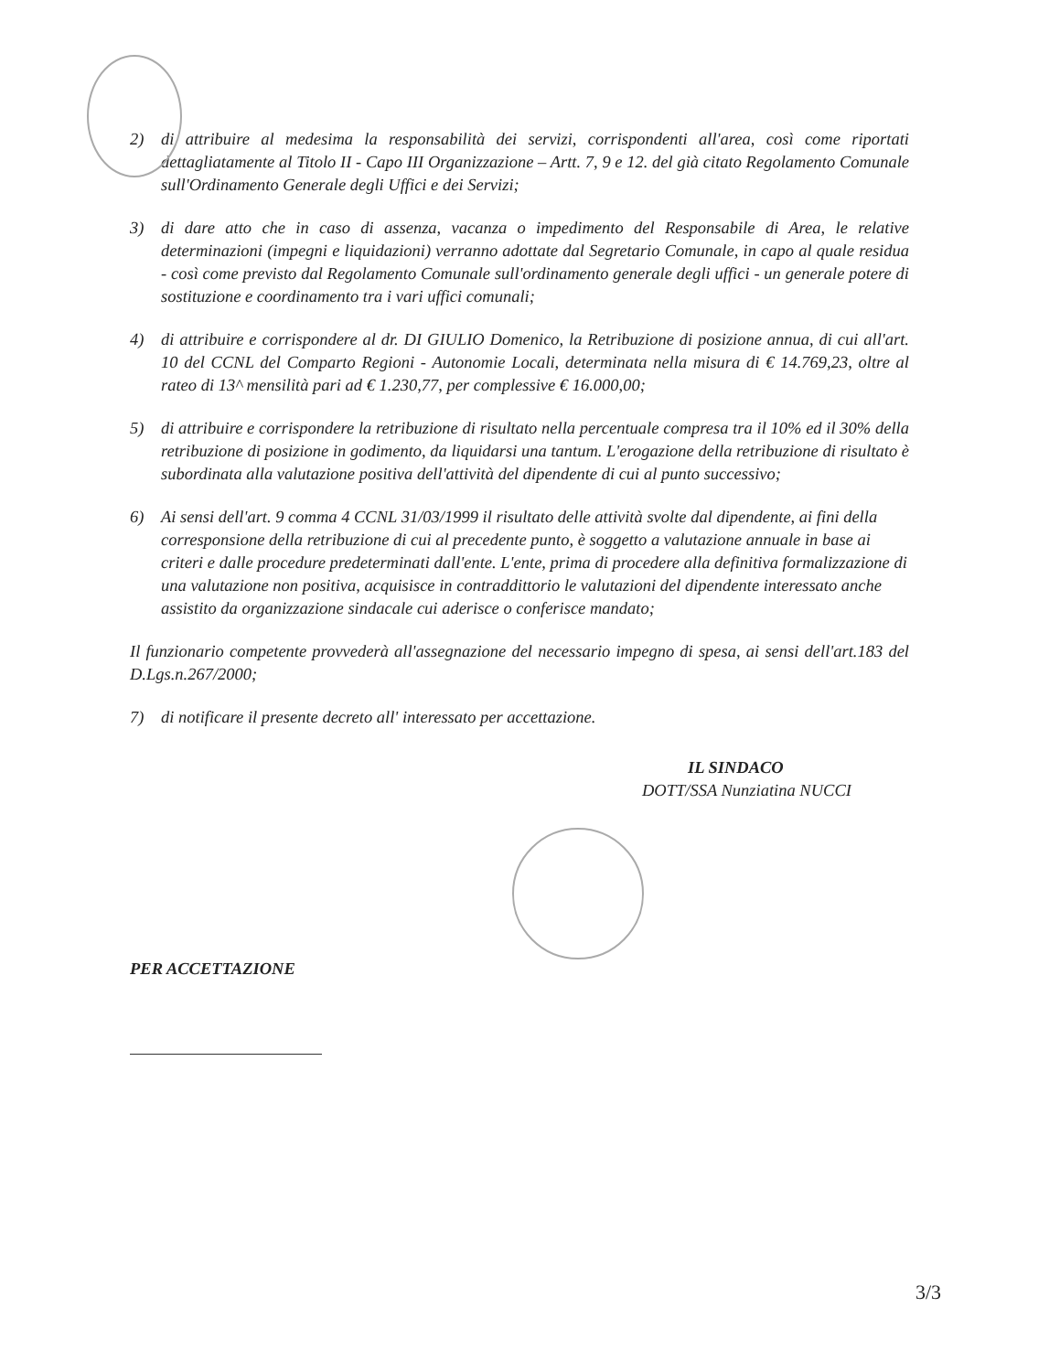2) di attribuire al medesima la responsabilità dei servizi, corrispondenti all'area, così come riportati dettagliatamente al Titolo II - Capo III Organizzazione – Artt. 7, 9 e 12. del già citato Regolamento Comunale sull'Ordinamento Generale degli Uffici e dei Servizi;
3) di dare atto che in caso di assenza, vacanza o impedimento del Responsabile di Area, le relative determinazioni (impegni e liquidazioni) verranno adottate dal Segretario Comunale, in capo al quale residua - così come previsto dal Regolamento Comunale sull'ordinamento generale degli uffici - un generale potere di sostituzione e coordinamento tra i vari uffici comunali;
4) di attribuire e corrispondere al dr. DI GIULIO Domenico, la Retribuzione di posizione annua, di cui all'art. 10 del CCNL del Comparto Regioni - Autonomie Locali, determinata nella misura di € 14.769,23, oltre al rateo di 13^ mensilità pari ad € 1.230,77, per complessive € 16.000,00;
5) di attribuire e corrispondere la retribuzione di risultato nella percentuale compresa tra il 10% ed il 30% della retribuzione di posizione in godimento, da liquidarsi una tantum. L'erogazione della retribuzione di risultato è subordinata alla valutazione positiva dell'attività del dipendente di cui al punto successivo;
6) Ai sensi dell'art. 9 comma 4 CCNL 31/03/1999 il risultato delle attività svolte dal dipendente, ai fini della corresponsione della retribuzione di cui al precedente punto, è soggetto a valutazione annuale in base ai criteri e dalle procedure predeterminati dall'ente. L'ente, prima di procedere alla definitiva formalizzazione di una valutazione non positiva, acquisisce in contraddittorio le valutazioni del dipendente interessato anche assistito da organizzazione sindacale cui aderisce o conferisce mandato;
Il funzionario competente provvederà all'assegnazione del necessario impegno di spesa, ai sensi dell'art.183 del D.Lgs.n.267/2000;
7) di notificare il presente decreto all' interessato per accettazione.
IL SINDACO
DOTT/SSA Nunziatina NUCCI
PER ACCETTAZIONE
3/3